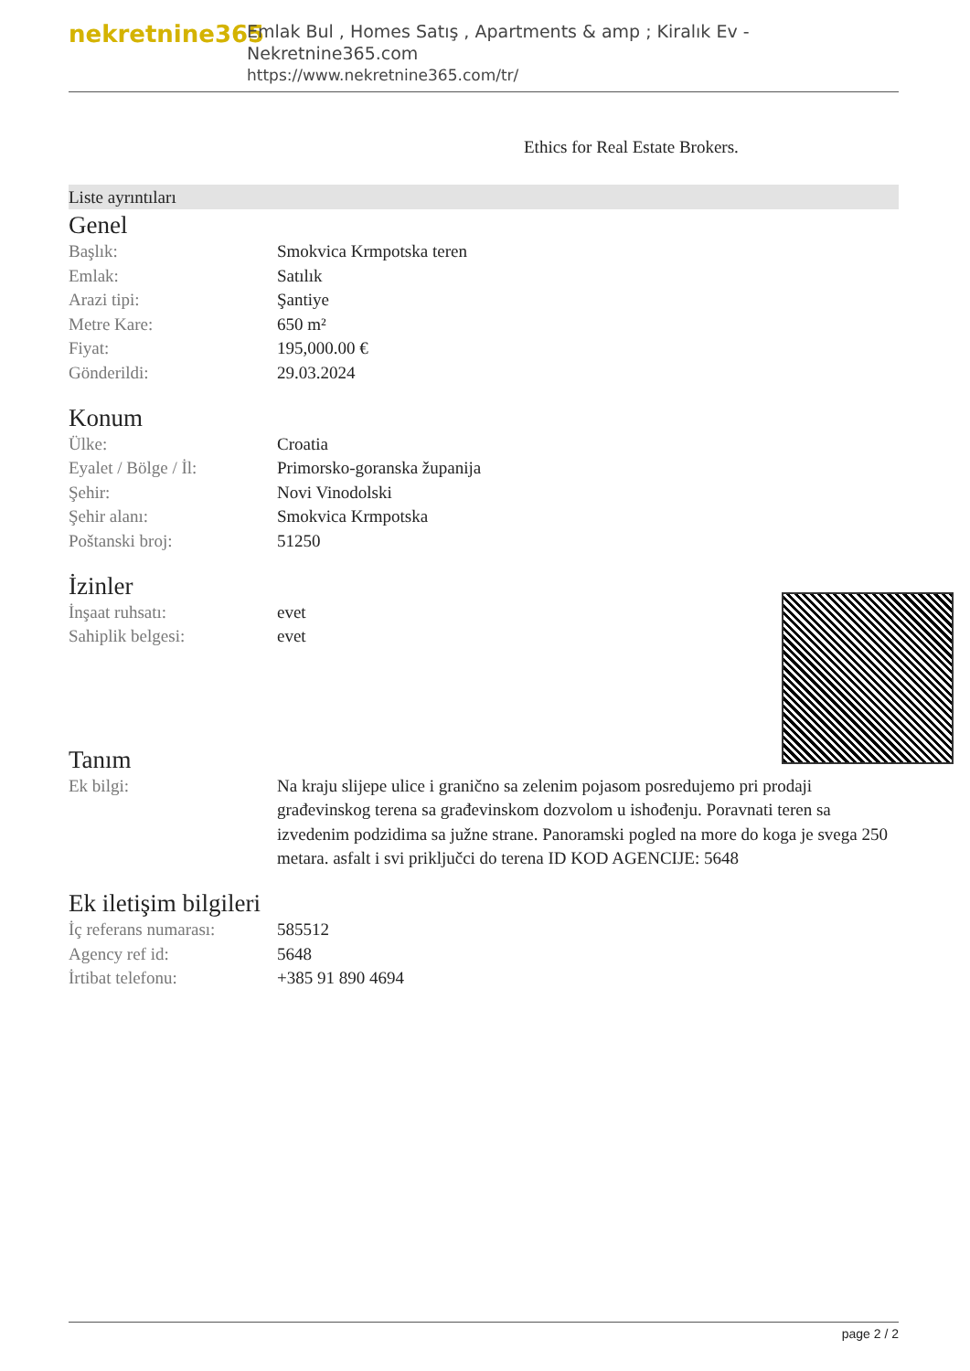nekretnine365
Emlak Bul , Homes Satış , Apartments & amp ; Kiralık Ev - Nekretnine365.com
https://www.nekretnine365.com/tr/
Ethics for Real Estate Brokers.
Liste ayrıntıları
Genel
| Başlık: | Smokvica Krmpotska teren |
| Emlak: | Satılık |
| Arazi tipi: | Şantiye |
| Metre Kare: | 650 m² |
| Fiyat: | 195,000.00 € |
| Gönderildi: | 29.03.2024 |
Konum
| Ülke: | Croatia |
| Eyalet / Bölge / İl: | Primorsko-goranska županija |
| Şehir: | Novi Vinodolski |
| Şehir alanı: | Smokvica Krmpotska |
| Poštanski broj: | 51250 |
İzinler
| İnşaat ruhsatı: | evet |
| Sahiplik belgesi: | evet |
Tanım
| Ek bilgi: | Na kraju slijepe ulice i granično sa zelenim pojasom posredujemo pri prodaji građevinskog terena sa građevinskom dozvolom u ishođenju. Poravnati teren sa izvedenim podzidima sa južne strane. Panoramski pogled na more do koga je svega 250 metara. asfalt i svi priključci do terena ID KOD AGENCIJE: 5648 |
Ek iletişim bilgileri
| İç referans numarası: | 585512 |
| Agency ref id: | 5648 |
| İrtibat telefonu: | +385 91 890 4694 |
page 2 / 2